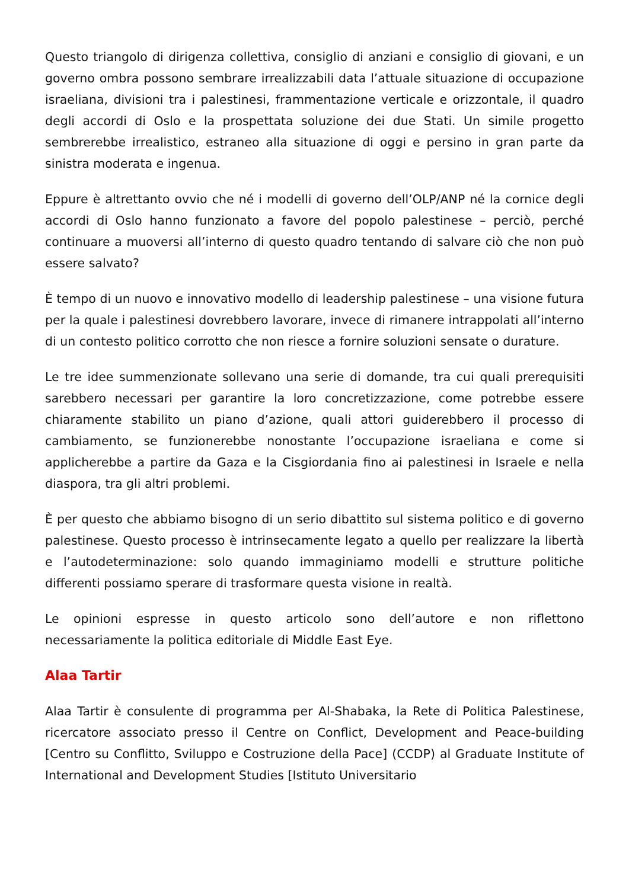Questo triangolo di dirigenza collettiva, consiglio di anziani e consiglio di giovani, e un governo ombra possono sembrare irrealizzabili data l’attuale situazione di occupazione israeliana, divisioni tra i palestinesi, frammentazione verticale e orizzontale, il quadro degli accordi di Oslo e la prospettata soluzione dei due Stati. Un simile progetto sembrerebbe irrealistico, estraneo alla situazione di oggi e persino in gran parte da sinistra moderata e ingenua.
Eppure è altrettanto ovvio che né i modelli di governo dell’OLP/ANP né la cornice degli accordi di Oslo hanno funzionato a favore del popolo palestinese – perciò, perché continuare a muoversi all’interno di questo quadro tentando di salvare ciò che non può essere salvato?
È tempo di un nuovo e innovativo modello di leadership palestinese – una visione futura per la quale i palestinesi dovrebbero lavorare, invece di rimanere intrappolati all’interno di un contesto politico corrotto che non riesce a fornire soluzioni sensate o durature.
Le tre idee summenzionate sollevano una serie di domande, tra cui quali prerequisiti sarebbero necessari per garantire la loro concretizzazione, come potrebbe essere chiaramente stabilito un piano d’azione, quali attori guiderebbero il processo di cambiamento, se funzionerebbe nonostante l’occupazione israeliana e come si applicherebbe a partire da Gaza e la Cisgiordania fino ai palestinesi in Israele e nella diaspora, tra gli altri problemi.
È per questo che abbiamo bisogno di un serio dibattito sul sistema politico e di governo palestinese. Questo processo è intrinsecamente legato a quello per realizzare la libertà e l’autodeterminazione: solo quando immaginiamo modelli e strutture politiche differenti possiamo sperare di trasformare questa visione in realtà.
Le opinioni espresse in questo articolo sono dell’autore e non riflettono necessariamente la politica editoriale di Middle East Eye.
Alaa Tartir
Alaa Tartir è consulente di programma per Al-Shabaka, la Rete di Politica Palestinese, ricercatore associato presso il Centre on Conflict, Development and Peace-building [Centro su Conflitto, Sviluppo e Costruzione della Pace] (CCDP) al Graduate Institute of International and Development Studies [Istituto Universitario